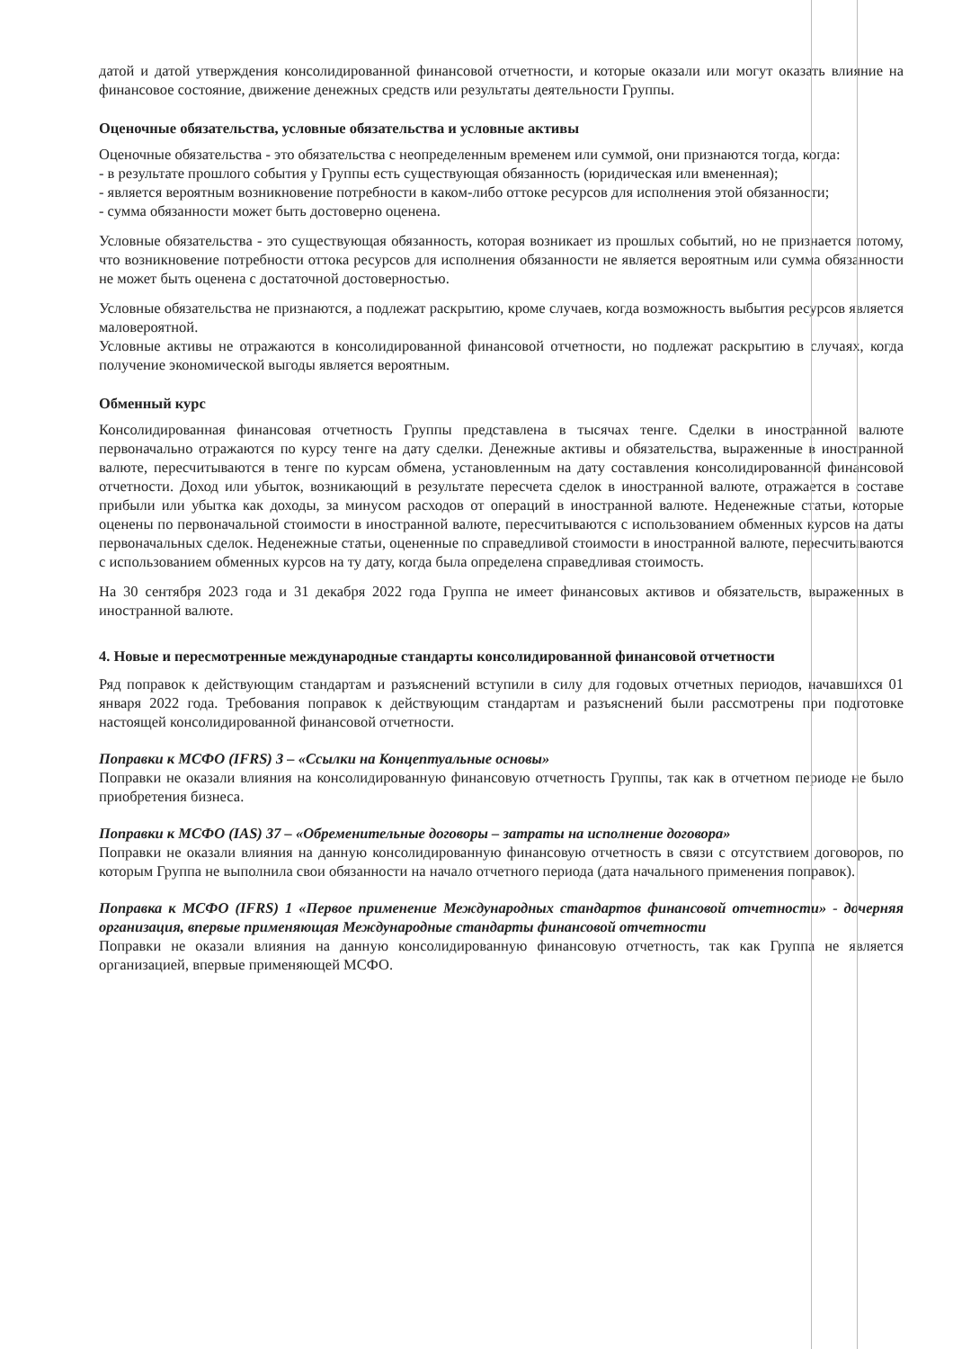датой и датой утверждения консолидированной финансовой отчетности, и которые оказали или могут оказать влияние на финансовое состояние, движение денежных средств или результаты деятельности Группы.
Оценочные обязательства, условные обязательства и условные активы
Оценочные обязательства - это обязательства с неопределенным временем или суммой, они признаются тогда, когда:
- в результате прошлого события у Группы есть существующая обязанность (юридическая или вмененная);
- является вероятным возникновение потребности в каком-либо оттоке ресурсов для исполнения этой обязанности;
- сумма обязанности может быть достоверно оценена.
Условные обязательства - это существующая обязанность, которая возникает из прошлых событий, но не признается потому, что возникновение потребности оттока ресурсов для исполнения обязанности не является вероятным или сумма обязанности не может быть оценена с достаточной достоверностью.
Условные обязательства не признаются, а подлежат раскрытию, кроме случаев, когда возможность выбытия ресурсов является маловероятной.
Условные активы не отражаются в консолидированной финансовой отчетности, но подлежат раскрытию в случаях, когда получение экономической выгоды является вероятным.
Обменный курс
Консолидированная финансовая отчетность Группы представлена в тысячах тенге. Сделки в иностранной валюте первоначально отражаются по курсу тенге на дату сделки. Денежные активы и обязательства, выраженные в иностранной валюте, пересчитываются в тенге по курсам обмена, установленным на дату составления консолидированной финансовой отчетности. Доход или убыток, возникающий в результате пересчета сделок в иностранной валюте, отражается в составе прибыли или убытка как доходы, за минусом расходов от операций в иностранной валюте. Неденежные статьи, которые оценены по первоначальной стоимости в иностранной валюте, пересчитываются с использованием обменных курсов на даты первоначальных сделок. Неденежные статьи, оцененные по справедливой стоимости в иностранной валюте, пересчитываются с использованием обменных курсов на ту дату, когда была определена справедливая стоимость.
На 30 сентября 2023 года и 31 декабря 2022 года Группа не имеет финансовых активов и обязательств, выраженных в иностранной валюте.
4. Новые и пересмотренные международные стандарты консолидированной финансовой отчетности
Ряд поправок к действующим стандартам и разъяснений вступили в силу для годовых отчетных периодов, начавшихся 01 января 2022 года. Требования поправок к действующим стандартам и разъяснений были рассмотрены при подготовке настоящей консолидированной финансовой отчетности.
Поправки к МСФО (IFRS) 3 – «Ссылки на Концептуальные основы»
Поправки не оказали влияния на консолидированную финансовую отчетность Группы, так как в отчетном периоде не было приобретения бизнеса.
Поправки к МСФО (IAS) 37 – «Обременительные договоры – затраты на исполнение договора»
Поправки не оказали влияния на данную консолидированную финансовую отчетность в связи с отсутствием договоров, по которым Группа не выполнила свои обязанности на начало отчетного периода (дата начального применения поправок).
Поправка к МСФО (IFRS) 1 «Первое применение Международных стандартов финансовой отчетности» - дочерняя организация, впервые применяющая Международные стандарты финансовой отчетности
Поправки не оказали влияния на данную консолидированную финансовую отчетность, так как Группа не является организацией, впервые применяющей МСФО.